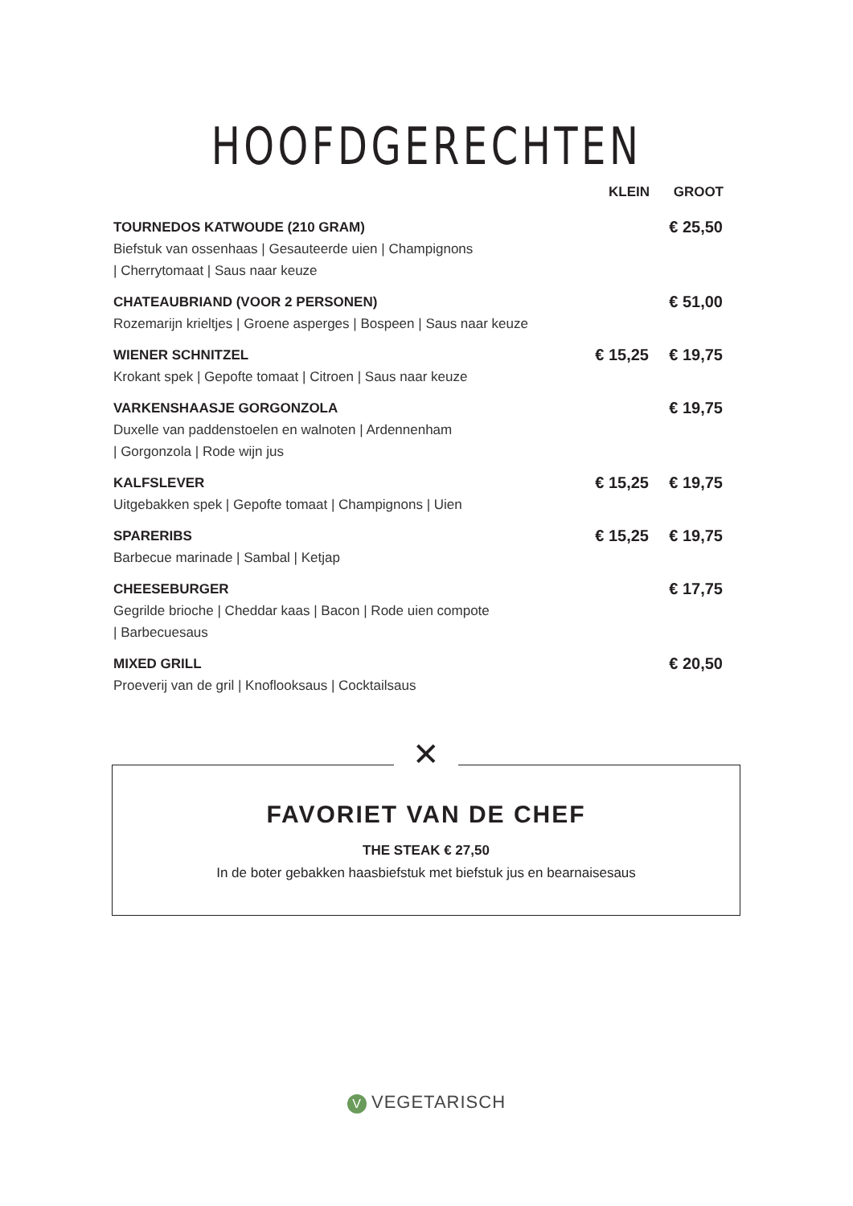HOOFDGERECHTEN
| | KLEIN | GROOT |
| --- | --- | --- |
| TOURNEDOS KATWOUDE (210 GRAM) | | € 25,50 |
| Biefstuk van ossenhaas / Gesauteerde uien / Champignons / Cherrytomaat / Saus naar keuze | | |
| CHATEAUBRIAND (VOOR 2 PERSONEN) | | € 51,00 |
| Rozemarijn krieltjes / Groene asperges / Bospeen / Saus naar keuze | | |
| WIENER SCHNITZEL | € 15,25 | € 19,75 |
| Krokant spek / Gepofte tomaat / Citroen / Saus naar keuze | | |
| VARKENSHAASJE GORGONZOLA | | € 19,75 |
| Duxelle van paddenstoelen en walnoten / Ardennenham / Gorgonzola / Rode wijn jus | | |
| KALFSLEVER | € 15,25 | € 19,75 |
| Uitgebakken spek / Gepofte tomaat / Champignons / Uien | | |
| SPARERIBS | € 15,25 | € 19,75 |
| Barbecue marinade / Sambal / Ketjap | | |
| CHEESEBURGER | | € 17,75 |
| Gegrilde brioche / Cheddar kaas / Bacon / Rode uien compote / Barbecuesaus | | |
| MIXED GRILL | | € 20,50 |
| Proeverij van de gril / Knoflooksaus / Cocktailsaus | | |
FAVORIET VAN DE CHEF
THE STEAK € 27,50
In de boter gebakken haasbiefstuk met biefstuk jus en bearnaisesaus
✕
V VEGETARISCH